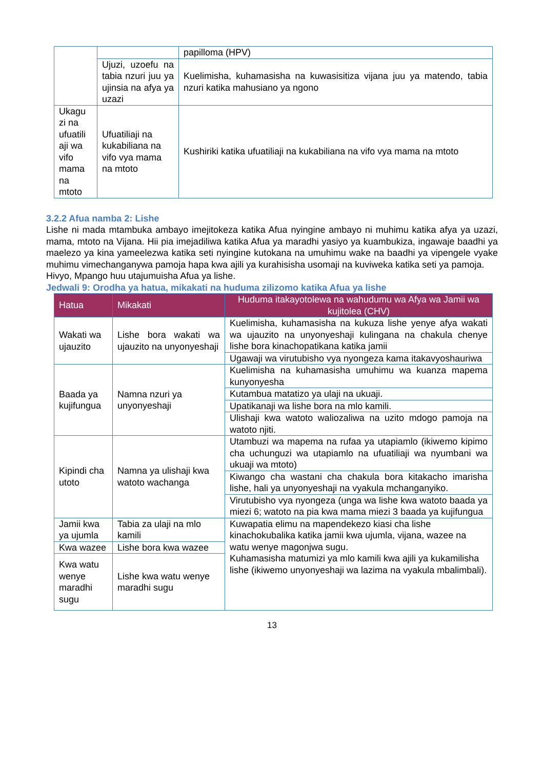| | | papilloma (HPV) |
| | Ujuzi, uzoefu na tabia nzuri juu ya ujinsia na afya ya uzazi | Kuelimisha, kuhamasisha na kuwasisitiza vijana juu ya matendo, tabia nzuri katika mahusiano ya ngono |
| Ukagu zi na ufuatili aji wa vifo mama na mtoto | Ufuatiliaji na kukabiliana na vifo vya mama na mtoto | Kushiriki katika ufuatiliaji na kukabiliana na vifo vya mama na mtoto |
3.2.2 Afua namba 2: Lishe
Lishe ni mada mtambuka ambayo imejitokeza katika Afua nyingine ambayo ni muhimu katika afya ya uzazi, mama, mtoto na Vijana. Hii pia imejadiliwa katika Afua ya maradhi yasiyo ya kuambukiza, ingawaje baadhi ya maelezo ya kina yameelezwa katika seti nyingine kutokana na umuhimu wake na baadhi ya vipengele vyake muhimu vimechanganywa pamoja hapa kwa ajili ya kurahisisha usomaji na kuviweka katika seti ya pamoja.
Hivyo, Mpango huu utajumuisha Afua ya lishe.
Jedwali 9: Orodha ya hatua, mikakati na huduma zilizomo katika Afua ya lishe
| Hatua | Mikakati | Huduma itakayotolewa na wahudumu wa Afya wa Jamii wa kujitolea (CHV) |
| --- | --- | --- |
| Wakati wa ujauzito | Lishe bora wakati wa ujauzito na unyonyeshaji | Kuelimisha, kuhamasisha na kukuza lishe yenye afya wakati wa ujauzito na unyonyeshaji kulingana na chakula chenye lishe bora kinachopatikana katika jamii |
| | | Ugawaji wa virutubisho vya nyongeza kama itakavyoshauriwa |
| Baada ya kujifungua | Namna nzuri ya unyonyeshaji | Kuelimisha na kuhamasisha umuhimu wa kuanza mapema kunyonyesha |
| | | Kutambua matatizo ya ulaji na ukuaji. |
| | | Upatikanaji wa lishe bora na mlo kamili. |
| | | Ulishaji kwa watoto waliozaliwa na uzito mdogo pamoja na watoto njiti. |
| Kipindi cha utoto | Namna ya ulishaji kwa watoto wachanga | Utambuzi wa mapema na rufaa ya utapiamlo (ikiwemo kipimo cha uchunguzi wa utapiamlo na ufuatiliaji wa nyumbani wa ukuaji wa mtoto) |
| | | Kiwango cha wastani cha chakula bora kitakacho imarisha lishe, hali ya unyonyeshaji na vyakula mchanganyiko. |
| | | Virutubisho vya nyongeza (unga wa lishe kwa watoto baada ya miezi 6; watoto na pia kwa mama miezi 3 baada ya kujifungua |
| Jamii kwa ya ujumla | Tabia za ulaji na mlo kamili | Kuwapatia elimu na mapendekezo kiasi cha lishe kinachokubalika katika jamii kwa ujumla, vijana, wazee na watu wenye magonjwa sugu. Kuhamasisha matumizi ya mlo kamili kwa ajili ya kukamilisha lishe (ikiwemo unyonyeshaji wa lazima na vyakula mbalimbali). |
| Kwa wazee | Lishe bora kwa wazee | |
| Kwa watu wenye maradhi sugu | Lishe kwa watu wenye maradhi sugu | |
13